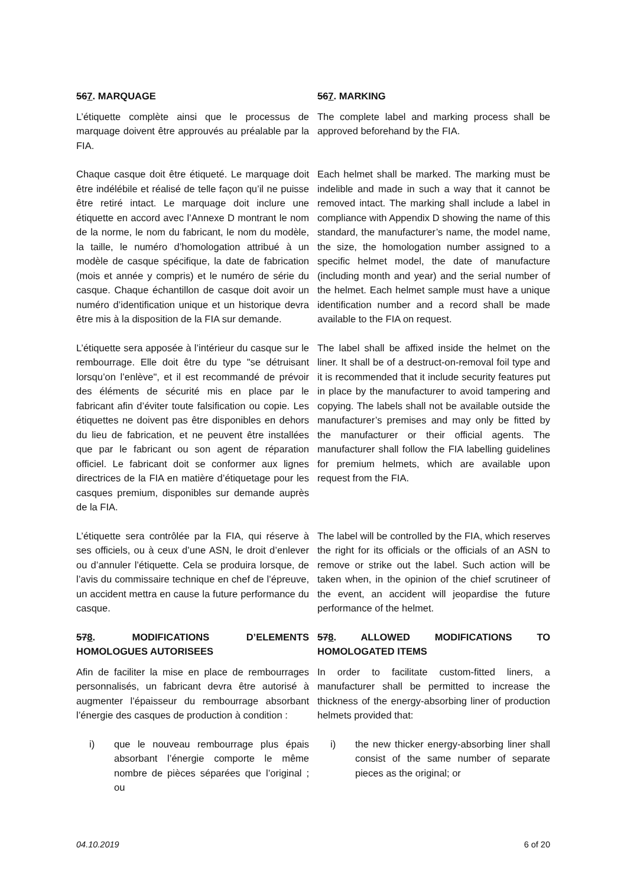567. MARQUAGE 567. MARKING
L’étiquette complète ainsi que le processus de marquage doivent être approuvés au préalable par la FIA.
The complete label and marking process shall be approved beforehand by the FIA.
Chaque casque doit être étiqueté. Le marquage doit être indélébile et réalisé de telle façon qu’il ne puisse être retiré intact. Le marquage doit inclure une étiquette en accord avec l’Annexe D montrant le nom de la norme, le nom du fabricant, le nom du modèle, la taille, le numéro d’homologation attribué à un modèle de casque spécifique, la date de fabrication (mois et année y compris) et le numéro de série du casque. Chaque échantillon de casque doit avoir un numéro d’identification unique et un historique devra être mis à la disposition de la FIA sur demande.
Each helmet shall be marked. The marking must be indelible and made in such a way that it cannot be removed intact. The marking shall include a label in compliance with Appendix D showing the name of this standard, the manufacturer’s name, the model name, the size, the homologation number assigned to a specific helmet model, the date of manufacture (including month and year) and the serial number of the helmet. Each helmet sample must have a unique identification number and a record shall be made available to the FIA on request.
L’étiquette sera apposée à l’intérieur du casque sur le rembourrage. Elle doit être du type "se détruisant lorsqu’on l’enlève", et il est recommandé de prévoir des éléments de sécurité mis en place par le fabricant afin d’éviter toute falsification ou copie. Les étiquettes ne doivent pas être disponibles en dehors du lieu de fabrication, et ne peuvent être installées que par le fabricant ou son agent de réparation officiel. Le fabricant doit se conformer aux lignes directrices de la FIA en matière d’étiquetage pour les casques premium, disponibles sur demande auprès de la FIA.
The label shall be affixed inside the helmet on the liner. It shall be of a destruct-on-removal foil type and it is recommended that it include security features put in place by the manufacturer to avoid tampering and copying. The labels shall not be available outside the manufacturer’s premises and may only be fitted by the manufacturer or their official agents. The manufacturer shall follow the FIA labelling guidelines for premium helmets, which are available upon request from the FIA.
L’étiquette sera contrôlée par la FIA, qui réserve à ses officiels, ou à ceux d’une ASN, le droit d’enlever ou d’annuler l’étiquette. Cela se produira lorsque, de l’avis du commissaire technique en chef de l’épreuve, un accident mettra en cause la future performance du casque.
The label will be controlled by the FIA, which reserves the right for its officials or the officials of an ASN to remove or strike out the label. Such action will be taken when, in the opinion of the chief scrutineer of the event, an accident will jeopardise the future performance of the helmet.
578. MODIFICATIONS D’ELEMENTS HOMOLOGUES AUTORISEES
578. ALLOWED MODIFICATIONS TO HOMOLOGATED ITEMS
Afin de faciliter la mise en place de rembourrages personnalisés, un fabricant devra être autorisé à augmenter l’épaisseur du rembourrage absorbant l’énergie des casques de production à condition :
In order to facilitate custom-fitted liners, a manufacturer shall be permitted to increase the thickness of the energy-absorbing liner of production helmets provided that:
i) que le nouveau rembourrage plus épais absorbant l’énergie comporte le même nombre de pièces séparées que l’original ; ou
i) the new thicker energy-absorbing liner shall consist of the same number of separate pieces as the original; or
04.10.2019 6 of 20